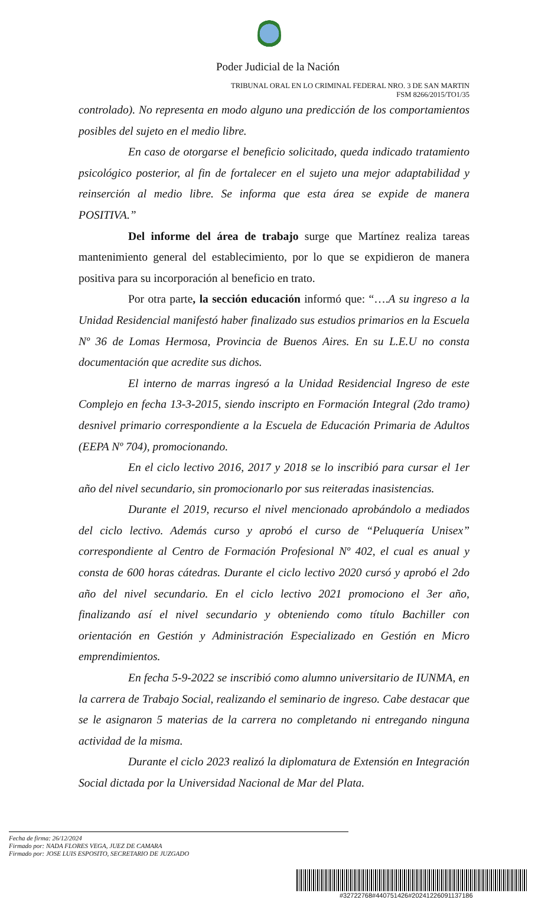Poder Judicial de la Nación
TRIBUNAL ORAL EN LO CRIMINAL FEDERAL NRO. 3 DE SAN MARTIN
FSM 8266/2015/TO1/35
controlado). No representa en modo alguno una predicción de los comportamientos posibles del sujeto en el medio libre.
En caso de otorgarse el beneficio solicitado, queda indicado tratamiento psicológico posterior, al fin de fortalecer en el sujeto una mejor adaptabilidad y reinserción al medio libre. Se informa que esta área se expide de manera POSITIVA.”
Del informe del área de trabajo surge que Martínez realiza tareas mantenimiento general del establecimiento, por lo que se expidieron de manera positiva para su incorporación al beneficio en trato.
Por otra parte, la sección educación informó que: “….A su ingreso a la Unidad Residencial manifestó haber finalizado sus estudios primarios en la Escuela Nº 36 de Lomas Hermosa, Provincia de Buenos Aires. En su L.E.U no consta documentación que acredite sus dichos.
El interno de marras ingresó a la Unidad Residencial Ingreso de este Complejo en fecha 13-3-2015, siendo inscripto en Formación Integral (2do tramo) desnivel primario correspondiente a la Escuela de Educación Primaria de Adultos (EEPA Nº 704), promocionando.
En el ciclo lectivo 2016, 2017 y 2018 se lo inscribió para cursar el 1er año del nivel secundario, sin promocionarlo por sus reiteradas inasistencias.
Durante el 2019, recurso el nivel mencionado aprobándolo a mediados del ciclo lectivo. Además curso y aprobó el curso de “Peluquería Unisex” correspondiente al Centro de Formación Profesional Nº 402, el cual es anual y consta de 600 horas cátedras. Durante el ciclo lectivo 2020 cursó y aprobó el 2do año del nivel secundario. En el ciclo lectivo 2021 promociono el 3er año, finalizando así el nivel secundario y obteniendo como título Bachiller con orientación en Gestión y Administración Especializado en Gestión en Micro emprendimientos.
En fecha 5-9-2022 se inscribió como alumno universitario de IUNMA, en la carrera de Trabajo Social, realizando el seminario de ingreso. Cabe destacar que se le asignaron 5 materias de la carrera no completando ni entregando ninguna actividad de la misma.
Durante el ciclo 2023 realizó la diplomatura de Extensión en Integración Social dictada por la Universidad Nacional de Mar del Plata.
Fecha de firma: 26/12/2024
Firmado por: NADA FLORES VEGA, JUEZ DE CAMARA
Firmado por: JOSE LUIS ESPOSITO, SECRETARIO DE JUZGADO
#32722768#440751426#20241226091137186